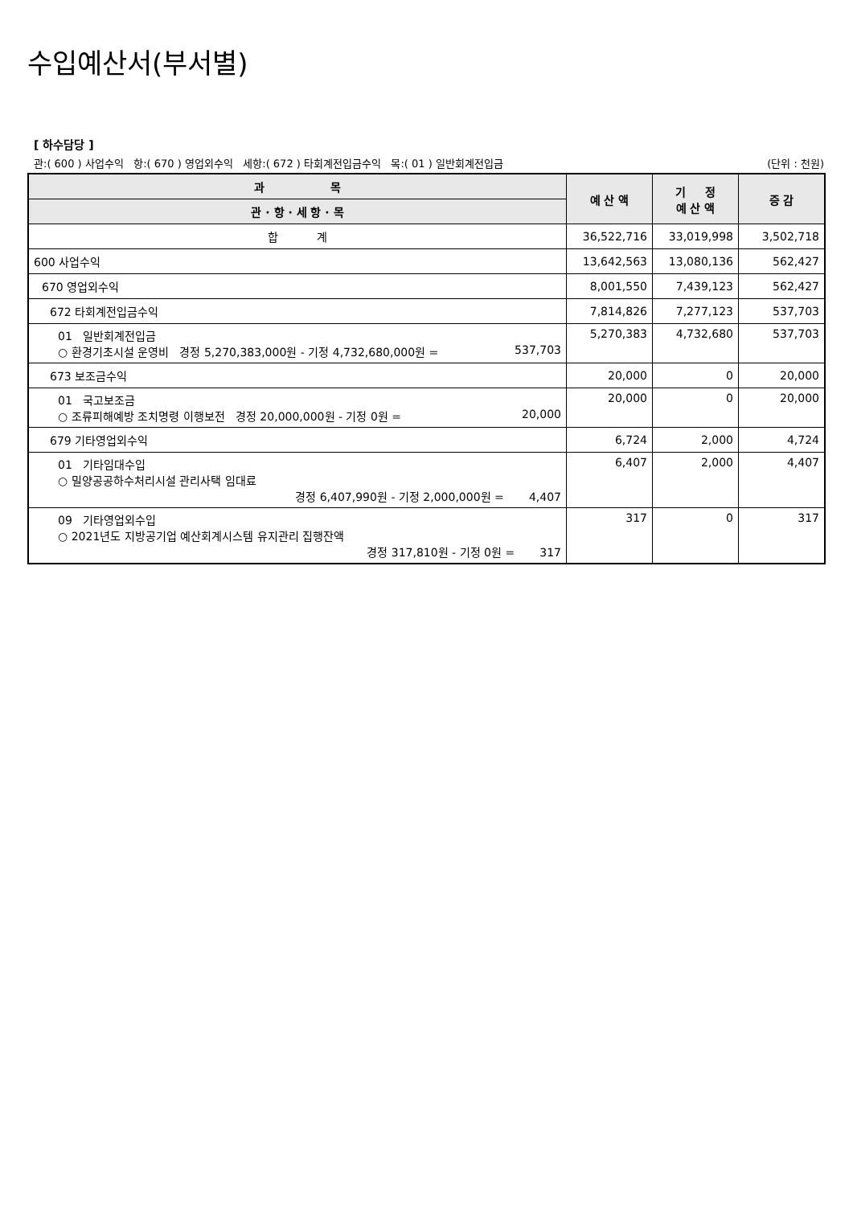수입예산서(부서별)
[ 하수담당 ]
관:( 600 ) 사업수익 항:( 670 ) 영업외수익 세항:( 672 ) 타회계전입금수익 목:( 01 ) 일반회계전입금 (단위 : 천원)
| 과 목 | 예 산 액 | 기 정 예 산 액 | 증 감 |
| --- | --- | --- | --- |
| 관 · 항 · 세 항 · 목 | | | |
| 합 계 | 36,522,716 | 33,019,998 | 3,502,718 |
| 600 사업수익 | 13,642,563 | 13,080,136 | 562,427 |
| 670 영업외수익 | 8,001,550 | 7,439,123 | 562,427 |
| 672 타회계전입금수익 | 7,814,826 | 7,277,123 | 537,703 |
| 01 일반회계전입금 ○ 환경기초시설 운영비 경정 5,270,383,000원 - 기정 4,732,680,000원 = 537,703 | 5,270,383 | 4,732,680 | 537,703 |
| 673 보조금수익 | 20,000 | 0 | 20,000 |
| 01 국고보조금 ○ 조류피해예방 조치명령 이행보전 경정 20,000,000원 - 기정 0원 = 20,000 | 20,000 | 0 | 20,000 |
| 679 기타영업외수익 | 6,724 | 2,000 | 4,724 |
| 01 기타임대수입 ○ 밀양공공하수처리시설 관리사택 임대료 경정 6,407,990원 - 기정 2,000,000원 = 4,407 | 6,407 | 2,000 | 4,407 |
| 09 기타영업외수입 ○ 2021년도 지방공기업 예산회계시스템 유지관리 집행잔액 경정 317,810원 - 기정 0원 = 317 | 317 | 0 | 317 |